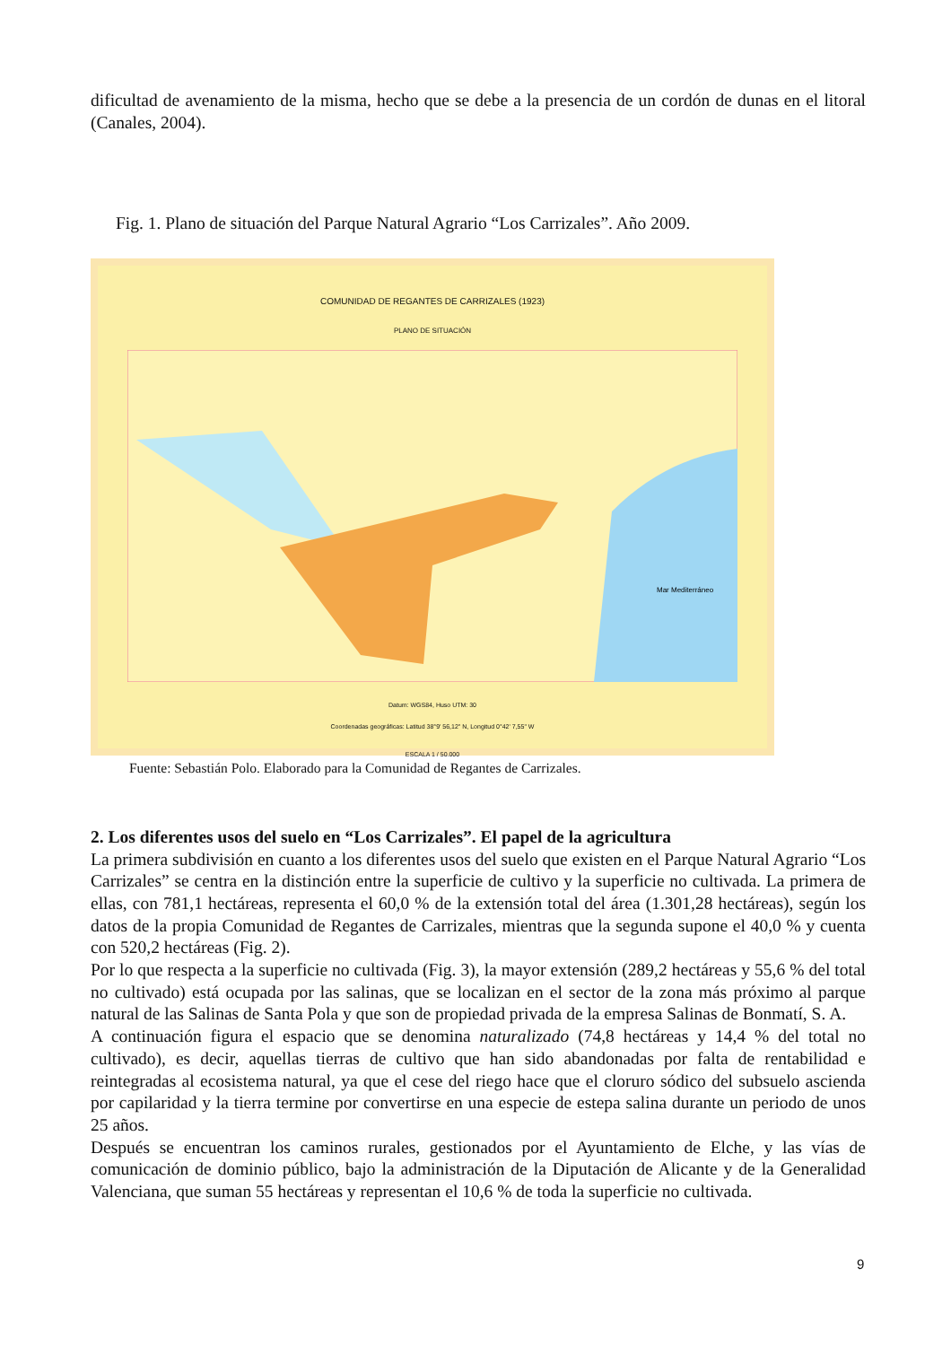dificultad de avenamiento de la misma, hecho que se debe a la presencia de un cordón de dunas en el litoral (Canales, 2004).
Fig. 1. Plano de situación del Parque Natural Agrario “Los Carrizales”. Año 2009.
COMUNIDAD DE REGANTES DE CARRIZALES (1923)
PLANO DE SITUACIÓN
Mar Mediterráneo
Datum: WGS84, Huso UTM: 30
Coordenadas geográficas: Latitud 38°9' 56,12" N, Longitud 0°42' 7,55" W
ESCALA 1 / 50.000
Fuente: Sebastián Polo. Elaborado para la Comunidad de Regantes de Carrizales.
2. Los diferentes usos del suelo en “Los Carrizales”. El papel de la agricultura
La primera subdivisión en cuanto a los diferentes usos del suelo que existen en el Parque Natural Agrario “Los Carrizales” se centra en la distinción entre la superficie de cultivo y la superficie no cultivada. La primera de ellas, con 781,1 hectáreas, representa el 60,0 % de la extensión total del área (1.301,28 hectáreas), según los datos de la propia Comunidad de Regantes de Carrizales, mientras que la segunda supone el 40,0 % y cuenta con 520,2 hectáreas (Fig. 2).
Por lo que respecta a la superficie no cultivada (Fig. 3), la mayor extensión (289,2 hectáreas y 55,6 % del total no cultivado) está ocupada por las salinas, que se localizan en el sector de la zona más próximo al parque natural de las Salinas de Santa Pola y que son de propiedad privada de la empresa Salinas de Bonmatí, S. A.
A continuación figura el espacio que se denomina naturalizado (74,8 hectáreas y 14,4 % del total no cultivado), es decir, aquellas tierras de cultivo que han sido abandonadas por falta de rentabilidad e reintegradas al ecosistema natural, ya que el cese del riego hace que el cloruro sódico del subsuelo ascienda por capilaridad y la tierra termine por convertirse en una especie de estepa salina durante un periodo de unos 25 años.
Después se encuentran los caminos rurales, gestionados por el Ayuntamiento de Elche, y las vías de comunicación de dominio público, bajo la administración de la Diputación de Alicante y de la Generalidad Valenciana, que suman 55 hectáreas y representan el 10,6 % de toda la superficie no cultivada.
9